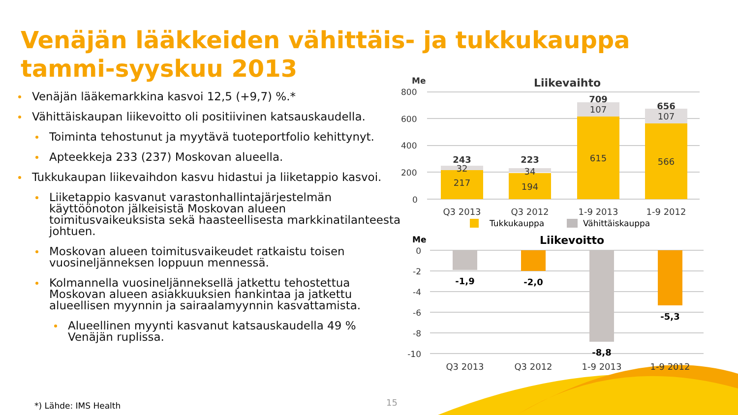Venäjän lääkkeiden vähittäis- ja tukkukauppa
tammi-syyskuu 2013
Venäjän lääkemarkkina kasvoi 12,5 (+9,7) %.*
Vähittäiskaupan liikevoitto oli positiivinen katsauskaudella.
Toiminta tehostunut ja myytävä tuoteportfolio kehittynyt.
Apteekkeja 233 (237) Moskovan alueella.
Tukkukaupan liikevaihdon kasvu hidastui ja liiketappio kasvoi.
Liiketappio kasvanut varastonhallintajärjestelmän käyttöönoton jälkeisistä Moskovan alueen toimitusvaikeuksista sekä haasteellisesta markkinatilanteesta johtuen.
Moskovan alueen toimitusvaikeudet ratkaistu toisen vuosineljänneksen loppuun mennessä.
Kolmannella vuosineljänneksellä jatkettu tehostettua Moskovan alueen asiakkuuksien hankintaa ja jatkettu alueellisen myynnin ja sairaalamyynnin kasvattamista.
Alueellinen myynti kasvanut katsauskaudella 49 % Venäjän ruplissa.
*) Lähde: IMS Health 15
Me
Liikevaihto
800
600
400
200
0
243
32
217
223
34
194
709
107
615
656
107
566
Q3 2013
Q3 2012
1-9 2013
1-9 2012
Tukkukauppa
Vähittäiskauppa
Me
Liikevoitto
0
-2
-4
-6
-8
-10
-1,9
-2,0
-8,8
-5,3
Q3 2013
Q3 2012
1-9 2013
1-9 2012